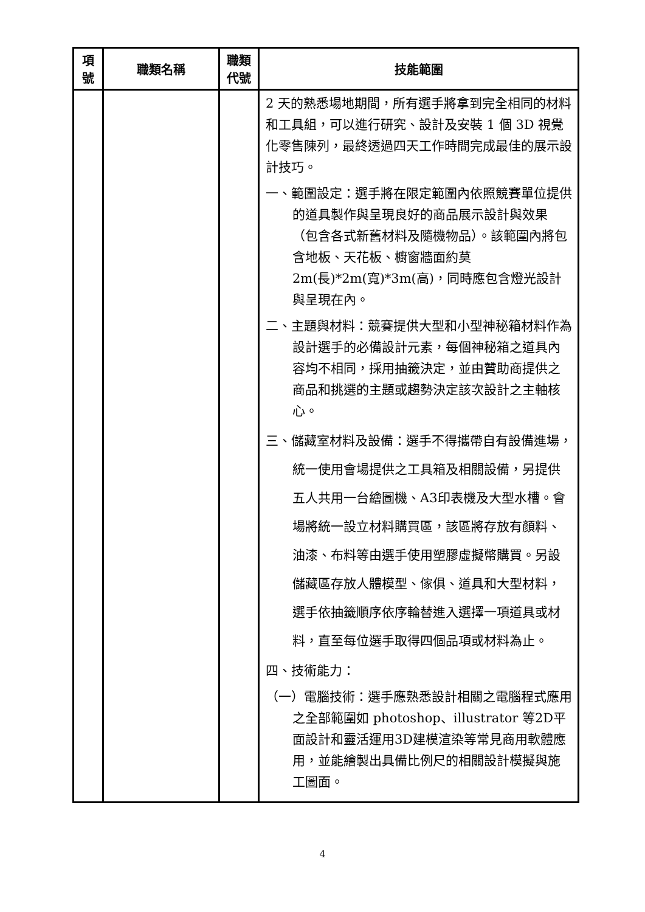| 項 號 | 職類名稱 | 職類 代號 | 技能範圍 |
| --- | --- | --- | --- |
| | | | 2 天的熟悉場地期間，所有選手將拿到完全相同的材料和工具組，可以進行研究、設計及安裝 1 個 3D 視覺化零售陳列，最終透過四天工作時間完成最佳的展示設計技巧。 一、範圍設定：選手將在限定範圍內依照競賽單位提供的道具製作與呈現良好的商品展示設計與效果（包含各式新舊材料及隨機物品）。該範圍內將包含地板、天花板、櫥窗牆面約莫2m(長)*2m(寬)*3m(高)，同時應包含燈光設計與呈現在內。 二、主題與材料：競賽提供大型和小型神秘箱材料作為設計選手的必備設計元素，每個神秘箱之道具內容均不相同，採用抽籤決定，並由贊助商提供之商品和挑選的主題或趨勢決定該次設計之主軸核心。 三、儲藏室材料及設備：選手不得攜帶自有設備進場，統一使用會場提供之工具箱及相關設備，另提供五人共用一台繪圖機、A3印表機及大型水槽。會場將統一設立材料購買區，該區將存放有顏料、油漆、布料等由選手使用塑膠虛擬幣購買。另設儲藏區存放人體模型、傢俱、道具和大型材料，選手依抽籤順序依序輪替進入選擇一項道具或材料，直至每位選手取得四個品項或材料為止。 四、技術能力： （一）電腦技術：選手應熟悉設計相關之電腦程式應用之全部範圍如 photoshop、illustrator 等2D平面設計和靈活運用3D建模渲染等常見商用軟體應用，並能繪製出具備比例尺的相關設計模擬與施工圖面。 |
4